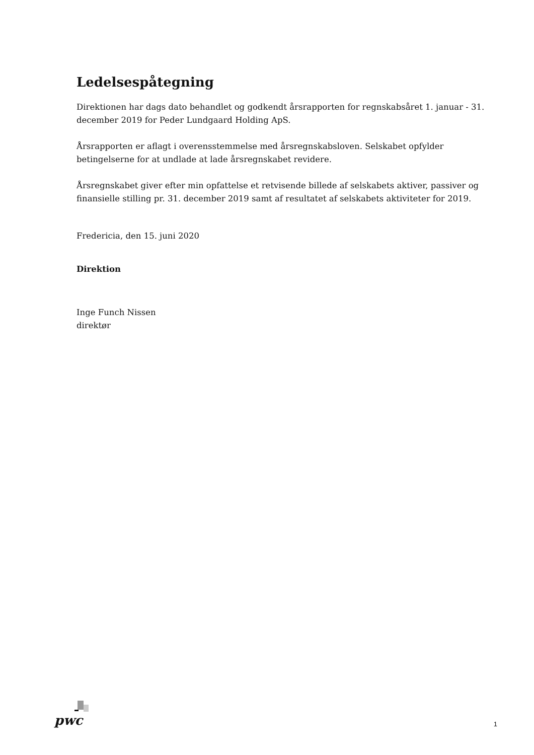Ledelsespåtegning
Direktionen har dags dato behandlet og godkendt årsrapporten for regnskabsåret 1. januar - 31. december 2019 for Peder Lundgaard Holding ApS.
Årsrapporten er aflagt i overensstemmelse med årsregnskabsloven. Selskabet opfylder betingelserne for at undlade at lade årsregnskabet revidere.
Årsregnskabet giver efter min opfattelse et retvisende billede af selskabets aktiver, passiver og finansielle stilling pr. 31. december 2019 samt af resultatet af selskabets aktiviteter for 2019.
Fredericia, den 15. juni 2020
Direktion
Inge Funch Nissen
direktør
pwc
1